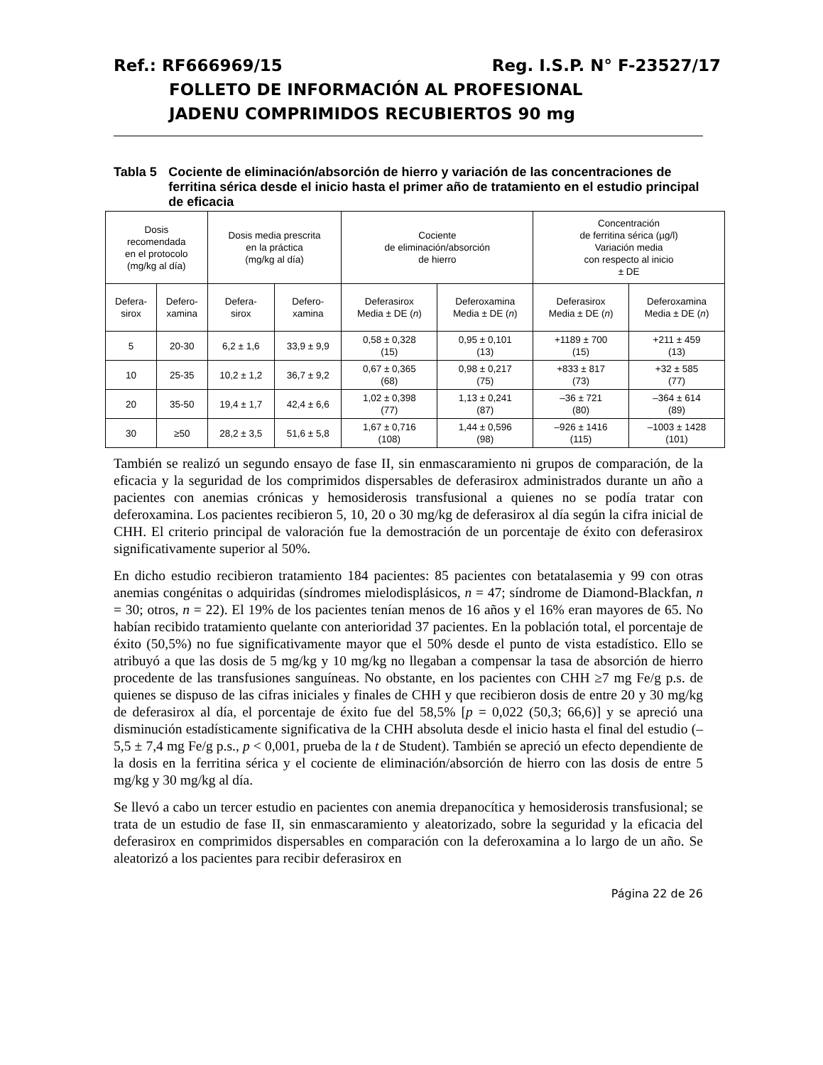Ref.: RF666969/15 Reg. I.S.P. N° F-23527/17
FOLLETO DE INFORMACIÓN AL PROFESIONAL
JADENU COMPRIMIDOS RECUBIERTOS 90 mg
Tabla 5 Cociente de eliminación/absorción de hierro y variación de las concentraciones de ferritina sérica desde el inicio hasta el primer año de tratamiento en el estudio principal de eficacia
| Dosis recomendada en el protocolo (mg/kg al día) | | Dosis media prescrita en la práctica (mg/kg al día) | | Cociente de eliminación/absorción de hierro | | Concentración de ferritina sérica (µg/l) Variación media con respecto al inicio ± DE | |
| --- | --- | --- | --- | --- | --- | --- | --- |
| Defera- sirox | Defero- xamina | Defera- sirox | Defero- xamina | Deferasirox Media ± DE ( n ) | Deferoxamina Media ± DE ( n ) | Deferasirox Media ± DE ( n ) | Deferoxamina Media ± DE ( n ) |
| 5 | 20-30 | 6,2 ± 1,6 | 33,9 ± 9,9 | 0,58 ± 0,328 (15) | 0,95 ± 0,101 (13) | +1189 ± 700 (15) | +211 ± 459 (13) |
| 10 | 25-35 | 10,2 ± 1,2 | 36,7 ± 9,2 | 0,67 ± 0,365 (68) | 0,98 ± 0,217 (75) | +833 ± 817 (73) | +32 ± 585 (77) |
| 20 | 35-50 | 19,4 ± 1,7 | 42,4 ± 6,6 | 1,02 ± 0,398 (77) | 1,13 ± 0,241 (87) | –36 ± 721 (80) | –364 ± 614 (89) |
| 30 | ≥50 | 28,2 ± 3,5 | 51,6 ± 5,8 | 1,67 ± 0,716 (108) | 1,44 ± 0,596 (98) | –926 ± 1416 (115) | –1003 ± 1428 (101) |
También se realizó un segundo ensayo de fase II, sin enmascaramiento ni grupos de comparación, de la eficacia y la seguridad de los comprimidos dispersables de deferasirox administrados durante un año a pacientes con anemias crónicas y hemosiderosis transfusional a quienes no se podía tratar con deferoxamina. Los pacientes recibieron 5, 10, 20 o 30 mg/kg de deferasirox al día según la cifra inicial de CHH. El criterio principal de valoración fue la demostración de un porcentaje de éxito con deferasirox significativamente superior al 50%.
En dicho estudio recibieron tratamiento 184 pacientes: 85 pacientes con betatalasemia y 99 con otras anemias congénitas o adquiridas (síndromes mielodisplásicos, n = 47; síndrome de Diamond-Blackfan, n = 30; otros, n = 22). El 19% de los pacientes tenían menos de 16 años y el 16% eran mayores de 65. No habían recibido tratamiento quelante con anterioridad 37 pacientes. En la población total, el porcentaje de éxito (50,5%) no fue significativamente mayor que el 50% desde el punto de vista estadístico. Ello se atribuyó a que las dosis de 5 mg/kg y 10 mg/kg no llegaban a compensar la tasa de absorción de hierro procedente de las transfusiones sanguíneas. No obstante, en los pacientes con CHH ≥7 mg Fe/g p.s. de quienes se dispuso de las cifras iniciales y finales de CHH y que recibieron dosis de entre 20 y 30 mg/kg de deferasirox al día, el porcentaje de éxito fue del 58,5% [p = 0,022 (50,3; 66,6)] y se apreció una disminución estadísticamente significativa de la CHH absoluta desde el inicio hasta el final del estudio (–5,5 ± 7,4 mg Fe/g p.s., p < 0,001, prueba de la t de Student). También se apreció un efecto dependiente de la dosis en la ferritina sérica y el cociente de eliminación/absorción de hierro con las dosis de entre 5 mg/kg y 30 mg/kg al día.
Se llevó a cabo un tercer estudio en pacientes con anemia drepanocítica y hemosiderosis transfusional; se trata de un estudio de fase II, sin enmascaramiento y aleatorizado, sobre la seguridad y la eficacia del deferasirox en comprimidos dispersables en comparación con la deferoxamina a lo largo de un año. Se aleatorizó a los pacientes para recibir deferasirox en
Página 22 de 26